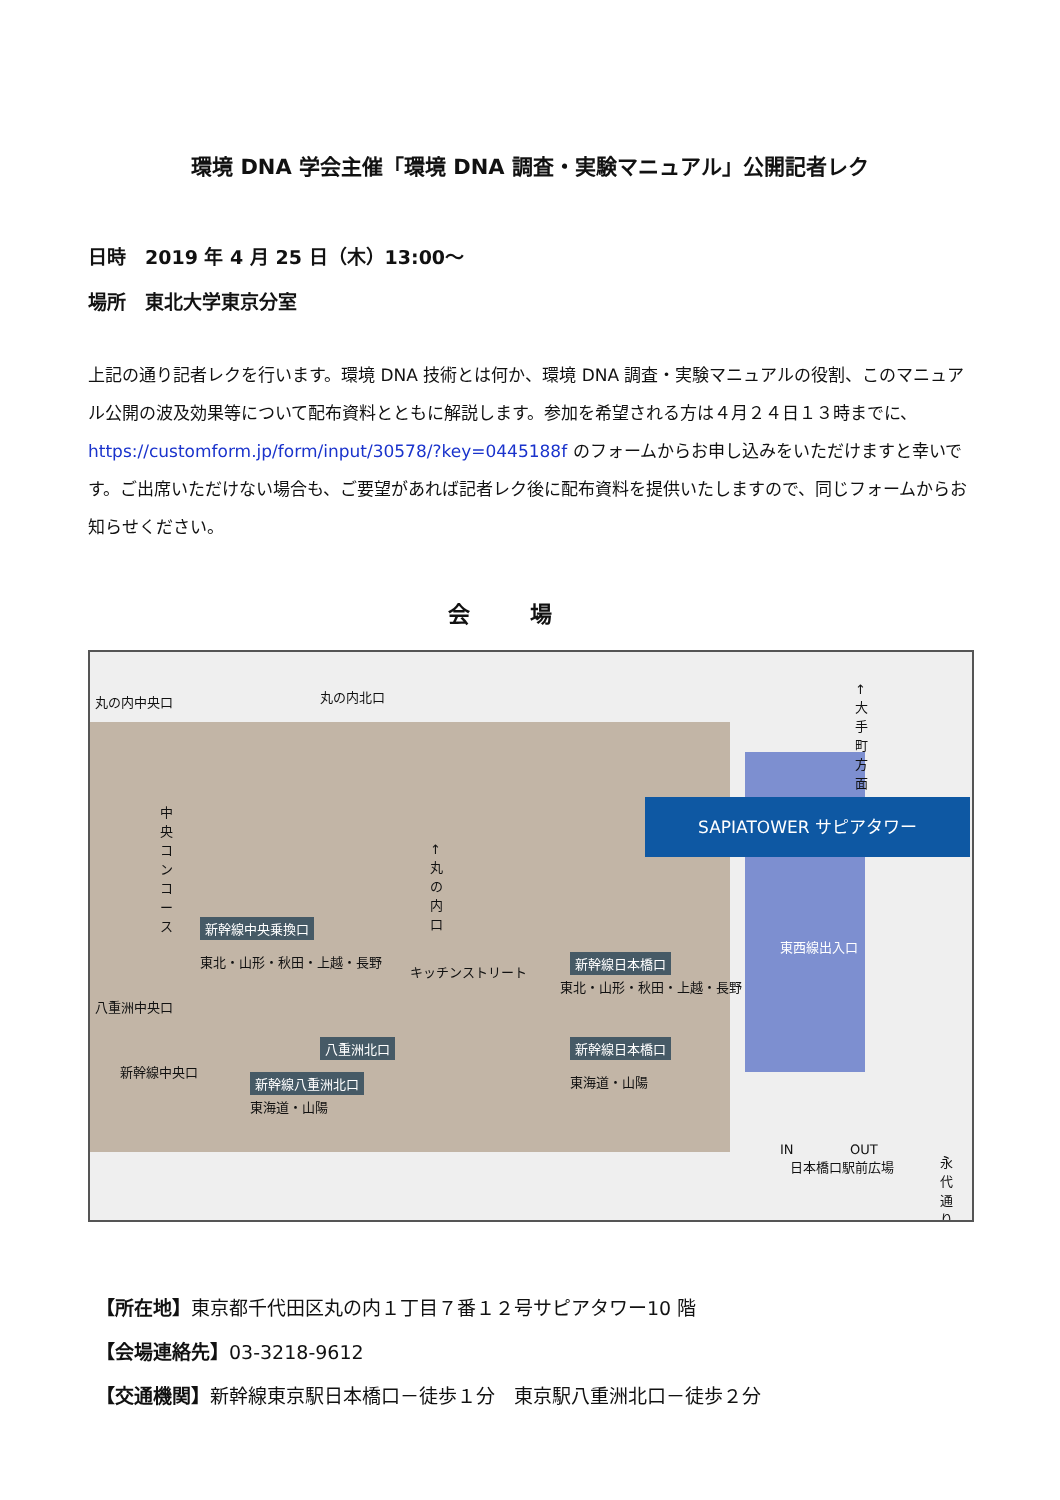環境 DNA 学会主催「環境 DNA 調査・実験マニュアル」公開記者レク
日時　2019 年 4 月 25 日（木）13:00～
場所　東北大学東京分室
上記の通り記者レクを行います。環境 DNA 技術とは何か、環境 DNA 調査・実験マニュアルの役割、このマニュアル公開の波及効果等について配布資料とともに解説します。参加を希望される方は４月２４日１３時までに、https://customform.jp/form/input/30578/?key=0445188f のフォームからお申し込みをいただけますと幸いです。ご出席いただけない場合も、ご要望があれば記者レク後に配布資料を提供いたしますので、同じフォームからお知らせください。
会場
SAPIATOWER サピアタワー
新幹線中央乗換口
新幹線日本橋口
八重洲北口 新幹線日本橋口
新幹線八重洲北口
丸の内中央口 丸の内北口
中央コンコース
↑丸の内口
↑大手町方面
東北・山形・秋田・上越・長野
キッチンストリート
東北・山形・秋田・上越・長野
東西線出入口
八重洲中央口
新幹線中央口
東海道・山陽
東海道・山陽
IN OUT
日本橋口駅前広場 永代通り
【所在地】東京都千代田区丸の内１丁目７番１２号サピアタワー10 階
【会場連絡先】03-3218-9612
【交通機関】新幹線東京駅日本橋口－徒歩１分　東京駅八重洲北口－徒歩２分